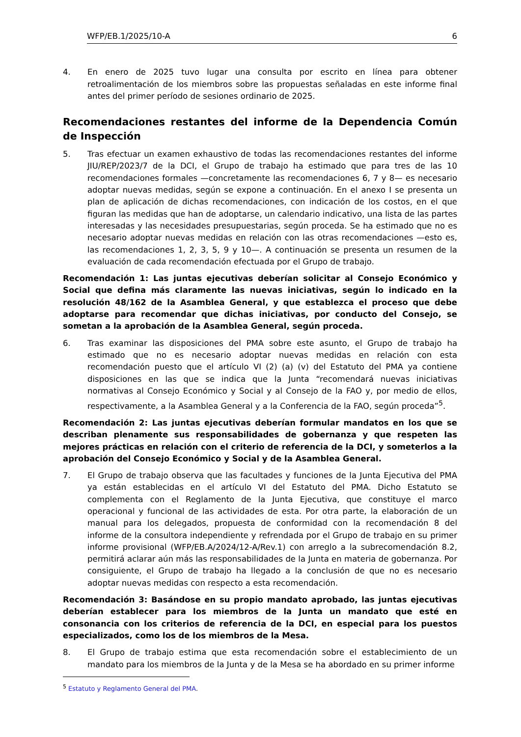WFP/EB.1/2025/10-A 6
4. En enero de 2025 tuvo lugar una consulta por escrito en línea para obtener retroalimentación de los miembros sobre las propuestas señaladas en este informe final antes del primer período de sesiones ordinario de 2025.
Recomendaciones restantes del informe de la Dependencia Común de Inspección
5. Tras efectuar un examen exhaustivo de todas las recomendaciones restantes del informe JIU/REP/2023/7 de la DCI, el Grupo de trabajo ha estimado que para tres de las 10 recomendaciones formales —concretamente las recomendaciones 6, 7 y 8— es necesario adoptar nuevas medidas, según se expone a continuación. En el anexo I se presenta un plan de aplicación de dichas recomendaciones, con indicación de los costos, en el que figuran las medidas que han de adoptarse, un calendario indicativo, una lista de las partes interesadas y las necesidades presupuestarias, según proceda. Se ha estimado que no es necesario adoptar nuevas medidas en relación con las otras recomendaciones —esto es, las recomendaciones 1, 2, 3, 5, 9 y 10—. A continuación se presenta un resumen de la evaluación de cada recomendación efectuada por el Grupo de trabajo.
Recomendación 1: Las juntas ejecutivas deberían solicitar al Consejo Económico y Social que defina más claramente las nuevas iniciativas, según lo indicado en la resolución 48/162 de la Asamblea General, y que establezca el proceso que debe adoptarse para recomendar que dichas iniciativas, por conducto del Consejo, se sometan a la aprobación de la Asamblea General, según proceda.
6. Tras examinar las disposiciones del PMA sobre este asunto, el Grupo de trabajo ha estimado que no es necesario adoptar nuevas medidas en relación con esta recomendación puesto que el artículo VI (2) (a) (v) del Estatuto del PMA ya contiene disposiciones en las que se indica que la Junta “recomendará nuevas iniciativas normativas al Consejo Económico y Social y al Consejo de la FAO y, por medio de ellos, respectivamente, a la Asamblea General y a la Conferencia de la FAO, según proceda”<sup>5</sup>.
Recomendación 2: Las juntas ejecutivas deberían formular mandatos en los que se describan plenamente sus responsabilidades de gobernanza y que respeten las mejores prácticas en relación con el criterio de referencia de la DCI, y someterlos a la aprobación del Consejo Económico y Social y de la Asamblea General.
7. El Grupo de trabajo observa que las facultades y funciones de la Junta Ejecutiva del PMA ya están establecidas en el artículo VI del Estatuto del PMA. Dicho Estatuto se complementa con el Reglamento de la Junta Ejecutiva, que constituye el marco operacional y funcional de las actividades de esta. Por otra parte, la elaboración de un manual para los delegados, propuesta de conformidad con la recomendación 8 del informe de la consultora independiente y refrendada por el Grupo de trabajo en su primer informe provisional (WFP/EB.A/2024/12-A/Rev.1) con arreglo a la subrecomendación 8.2, permitirá aclarar aún más las responsabilidades de la Junta en materia de gobernanza. Por consiguiente, el Grupo de trabajo ha llegado a la conclusión de que no es necesario adoptar nuevas medidas con respecto a esta recomendación.
Recomendación 3: Basándose en su propio mandato aprobado, las juntas ejecutivas deberían establecer para los miembros de la Junta un mandato que esté en consonancia con los criterios de referencia de la DCI, en especial para los puestos especializados, como los de los miembros de la Mesa.
8. El Grupo de trabajo estima que esta recomendación sobre el establecimiento de un mandato para los miembros de la Junta y de la Mesa se ha abordado en su primer informe
<sup>5</sup> Estatuto y Reglamento General del PMA.